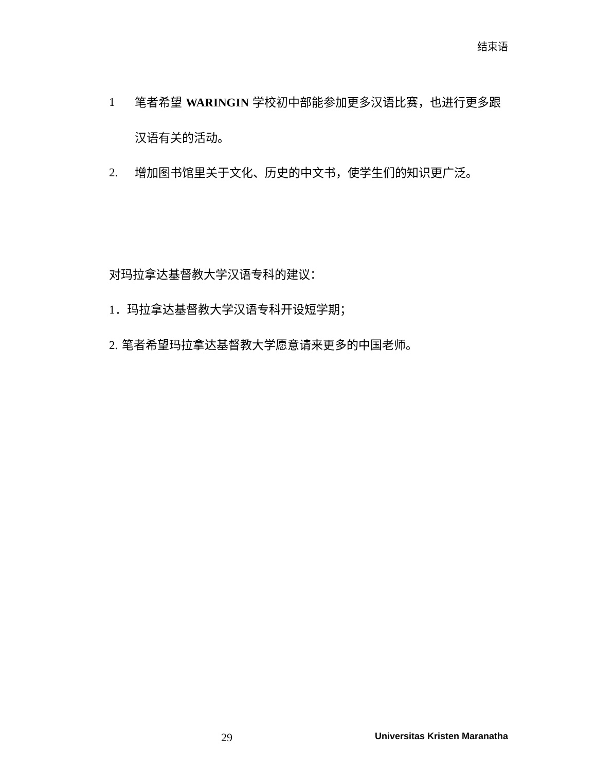结束语
1 笔者希望 WARINGIN 学校初中部能参加更多汉语比赛，也进行更多跟汉语有关的活动。
2. 增加图书馆里关于文化、历史的中文书，使学生们的知识更广泛。
对玛拉拿达基督教大学汉语专科的建议：
1．玛拉拿达基督教大学汉语专科开设短学期；
2. 笔者希望玛拉拿达基督教大学愿意请来更多的中国老师。
29 Universitas Kristen Maranatha